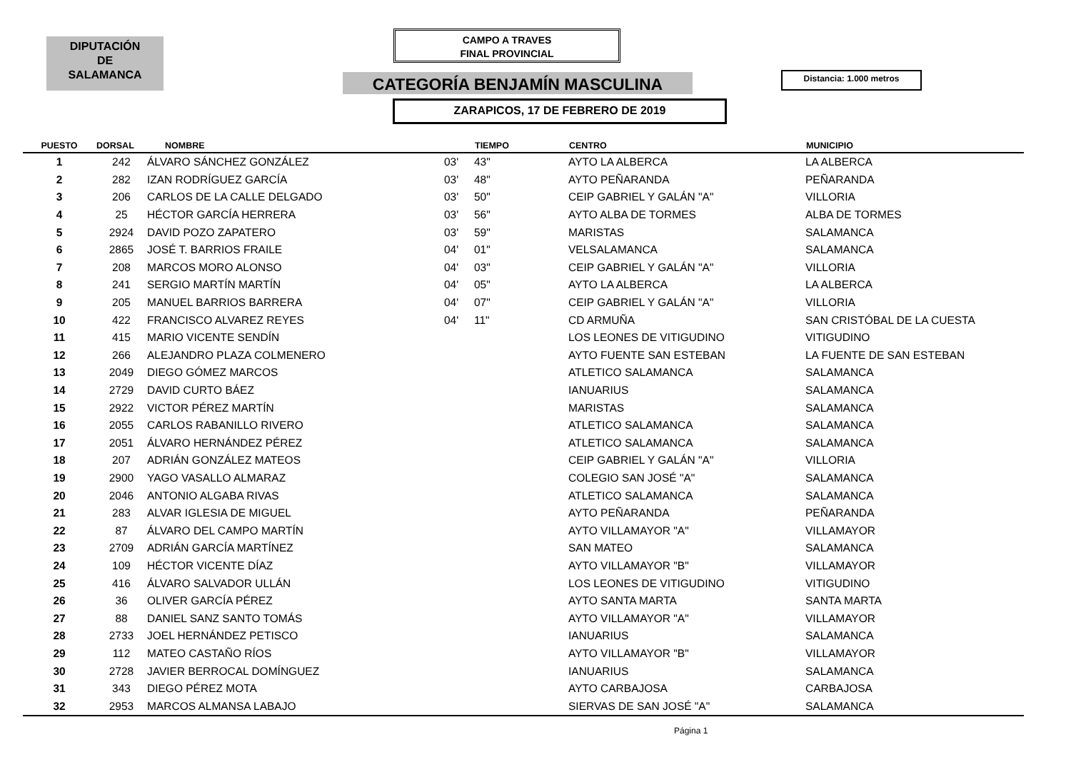DIPUTACIÓN
DE
SALAMANCA
CAMPO A TRAVES
FINAL PROVINCIAL
CATEGORÍA BENJAMÍN MASCULINA Distancia: 1.000 metros
ZARAPICOS, 17 DE FEBRERO DE 2019
| PUESTO | DORSAL | NOMBRE | | TIEMPO | CENTRO | MUNICIPIO |
| --- | --- | --- | --- | --- | --- | --- |
| 1 | 242 | ÁLVARO SÁNCHEZ GONZÁLEZ | 03' | 43" | AYTO LA ALBERCA | LA ALBERCA |
| 2 | 282 | IZAN RODRÍGUEZ GARCÍA | 03' | 48" | AYTO PEÑARANDA | PEÑARANDA |
| 3 | 206 | CARLOS DE LA CALLE DELGADO | 03' | 50" | CEIP GABRIEL Y GALÁN "A" | VILLORIA |
| 4 | 25 | HÉCTOR GARCÍA HERRERA | 03' | 56" | AYTO ALBA DE TORMES | ALBA DE TORMES |
| 5 | 2924 | DAVID POZO ZAPATERO | 03' | 59" | MARISTAS | SALAMANCA |
| 6 | 2865 | JOSÉ T. BARRIOS FRAILE | 04' | 01" | VELSALAMANCA | SALAMANCA |
| 7 | 208 | MARCOS MORO ALONSO | 04' | 03" | CEIP GABRIEL Y GALÁN "A" | VILLORIA |
| 8 | 241 | SERGIO MARTÍN MARTÍN | 04' | 05" | AYTO LA ALBERCA | LA ALBERCA |
| 9 | 205 | MANUEL BARRIOS BARRERA | 04' | 07" | CEIP GABRIEL Y GALÁN "A" | VILLORIA |
| 10 | 422 | FRANCISCO ALVAREZ REYES | 04' | 11" | CD ARMUÑA | SAN CRISTÓBAL DE LA CUESTA |
| 11 | 415 | MARIO VICENTE SENDÍN | | | LOS LEONES DE VITIGUDINO | VITIGUDINO |
| 12 | 266 | ALEJANDRO PLAZA COLMENERO | | | AYTO FUENTE SAN ESTEBAN | LA FUENTE DE SAN ESTEBAN |
| 13 | 2049 | DIEGO GÓMEZ MARCOS | | | ATLETICO SALAMANCA | SALAMANCA |
| 14 | 2729 | DAVID CURTO BÁEZ | | | IANUARIUS | SALAMANCA |
| 15 | 2922 | VICTOR PÉREZ MARTÍN | | | MARISTAS | SALAMANCA |
| 16 | 2055 | CARLOS RABANILLO RIVERO | | | ATLETICO SALAMANCA | SALAMANCA |
| 17 | 2051 | ÁLVARO HERNÁNDEZ PÉREZ | | | ATLETICO SALAMANCA | SALAMANCA |
| 18 | 207 | ADRIÁN GONZÁLEZ MATEOS | | | CEIP GABRIEL Y GALÁN "A" | VILLORIA |
| 19 | 2900 | YAGO VASALLO ALMARAZ | | | COLEGIO SAN JOSÉ "A" | SALAMANCA |
| 20 | 2046 | ANTONIO ALGABA RIVAS | | | ATLETICO SALAMANCA | SALAMANCA |
| 21 | 283 | ALVAR IGLESIA DE MIGUEL | | | AYTO PEÑARANDA | PEÑARANDA |
| 22 | 87 | ÁLVARO DEL CAMPO MARTÍN | | | AYTO VILLAMAYOR "A" | VILLAMAYOR |
| 23 | 2709 | ADRIÁN GARCÍA MARTÍNEZ | | | SAN MATEO | SALAMANCA |
| 24 | 109 | HÉCTOR VICENTE DÍAZ | | | AYTO VILLAMAYOR "B" | VILLAMAYOR |
| 25 | 416 | ÁLVARO SALVADOR ULLÁN | | | LOS LEONES DE VITIGUDINO | VITIGUDINO |
| 26 | 36 | OLIVER GARCÍA PÉREZ | | | AYTO SANTA MARTA | SANTA MARTA |
| 27 | 88 | DANIEL SANZ SANTO TOMÁS | | | AYTO VILLAMAYOR "A" | VILLAMAYOR |
| 28 | 2733 | JOEL HERNÁNDEZ PETISCO | | | IANUARIUS | SALAMANCA |
| 29 | 112 | MATEO CASTAÑO RÍOS | | | AYTO VILLAMAYOR "B" | VILLAMAYOR |
| 30 | 2728 | JAVIER BERROCAL DOMÍNGUEZ | | | IANUARIUS | SALAMANCA |
| 31 | 343 | DIEGO PÉREZ MOTA | | | AYTO CARBAJOSA | CARBAJOSA |
| 32 | 2953 | MARCOS ALMANSA LABAJO | | | SIERVAS DE SAN JOSÉ "A" | SALAMANCA |
Página 1